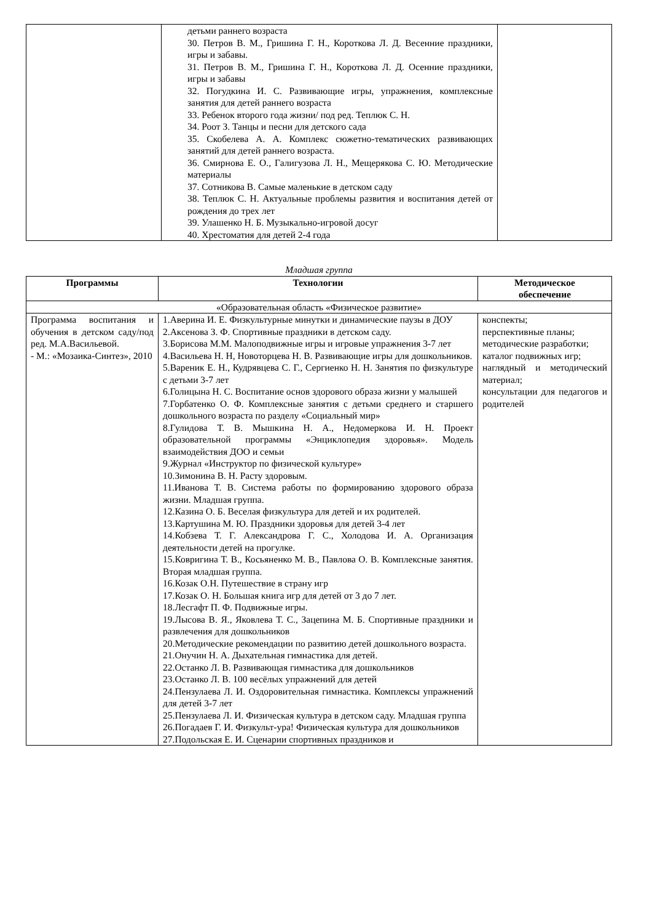| | детьми раннего возраста 30. Петров В. М., Гришина Г. Н., Короткова Л. Д. Весенние праздники, игры и забавы. 31. Петров В. М., Гришина Г. Н., Короткова Л. Д. Осенние праздники, игры и забавы 32. Погудкина И. С. Развивающие игры, упражнения, комплексные занятия для детей раннего возраста 33. Ребенок второго года жизни/ под ред. Теплюк С. Н. 34. Роот З. Танцы и песни для детского сада 35. Скобелева А. А. Комплекс сюжетно-тематических развивающих занятий для детей раннего возраста. 36. Смирнова Е. О., Галигузова Л. Н., Мещерякова С. Ю. Методические материалы 37. Сотникова В. Самые маленькие в детском саду 38. Теплюк С. Н. Актуальные проблемы развития и воспитания детей от рождения до трех лет 39. Улашенко Н. Б. Музыкально-игровой досуг 40. Хрестоматия для детей 2-4 года | |
Младшая группа
| Программы | Технологии | Методическое обеспечение |
| --- | --- | --- |
| «Образовательная область «Физическое развитие» | | |
| Программа воспитания и обучения в детском саду/под ред. М.А.Васильевой. - М.: «Мозаика-Синтез», 2010 | 1.Аверина И. Е. Физкультурные минутки и динамические паузы в ДОУ 2.Аксенова З. Ф. Спортивные праздники в детском саду. 3.Борисова М.М. Малоподвижные игры и игровые упражнения 3-7 лет 4.Васильева Н. Н, Новоторцева Н. В. Развивающие игры для дошкольников. 5.Вареник Е. Н., Кудрявцева С. Г., Сергиенко Н. Н. Занятия по физкультуре с детьми 3-7 лет 6.Голицына Н. С. Воспитание основ здорового образа жизни у малышей 7.Горбатенко О. Ф. Комплексные занятия с детьми среднего и старшего дошкольного возраста по разделу «Социальный мир» 8.Гулидова Т. В. Мышкина Н. А., Недомеркова И. Н. Проект образовательной программы «Энциклопедия здоровья». Модель взаимодействия ДОО и семьи 9.Журнал «Инструктор по физической культуре» 10.Зимонина В. Н. Расту здоровым. 11.Иванова Т. В. Система работы по формированию здорового образа жизни. Младшая группа. 12.Казина О. Б. Веселая физкультура для детей и их родителей. 13.Картушина М. Ю. Праздники здоровья для детей 3-4 лет 14.Кобзева Т. Г. Александрова Г. С., Холодова И. А. Организация деятельности детей на прогулке. 15.Ковригина Т. В., Косьяненко М. В., Павлова О. В. Комплексные занятия. Вторая младшая группа. 16.Козак О.Н. Путешествие в страну игр 17.Козак О. Н. Большая книга игр для детей от 3 до 7 лет. 18.Лесгафт П. Ф. Подвижные игры. 19.Лысова В. Я., Яковлева Т. С., Зацепина М. Б. Спортивные праздники и развлечения для дошкольников 20.Методические рекомендации по развитию детей дошкольного возраста. 21.Онучин Н. А. Дыхательная гимнастика для детей. 22.Останко Л. В. Развивающая гимнастика для дошкольников 23.Останко Л. В. 100 весёлых упражнений для детей 24.Пензулаева Л. И. Оздоровительная гимнастика. Комплексы упражнений для детей 3-7 лет 25.Пензулаева Л. И. Физическая культура в детском саду. Младшая группа 26.Погадаев Г. И. Физкульт-ура! Физическая культура для дошкольников 27.Подольская Е. И. Сценарии спортивных праздников и | конспекты; перспективные планы; методические разработки; каталог подвижных игр; наглядный и методический материал; консультации для педагогов и родителей |